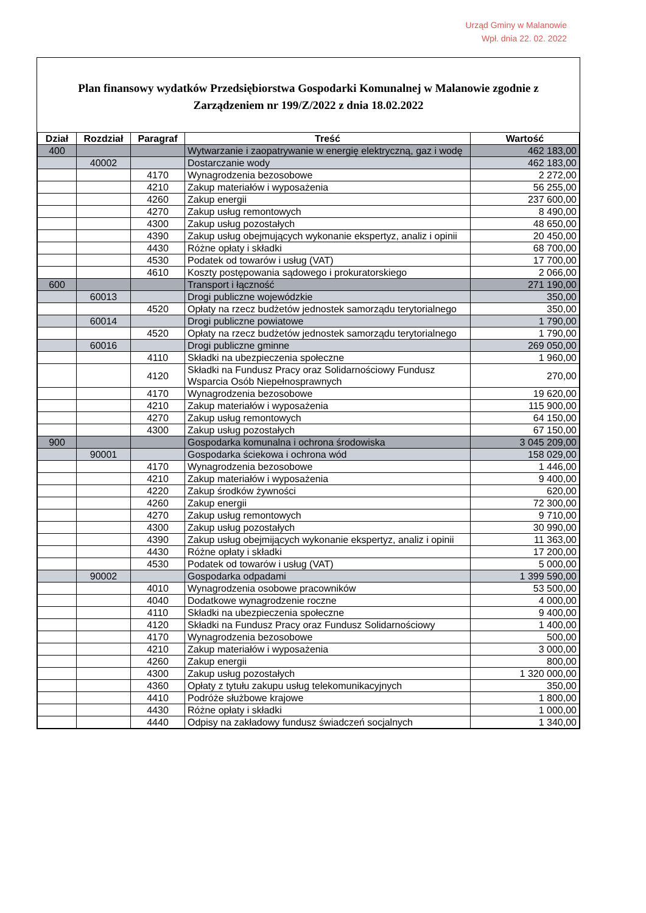Urząd Gminy w Malanowie
Wpł. dnia 22. 02. 2022
Plan finansowy wydatków Przedsiębiorstwa Gospodarki Komunalnej w Malanowie zgodnie z Zarządzeniem nr 199/Z/2022 z dnia 18.02.2022
| Dział | Rozdział | Paragraf | Treść | Wartość |
| --- | --- | --- | --- | --- |
| 400 | | | Wytwarzanie i zaopatrywanie w energię elektryczną, gaz i wodę | 462 183,00 |
| | 40002 | | Dostarczanie wody | 462 183,00 |
| | | 4170 | Wynagrodzenia bezosobowe | 2 272,00 |
| | | 4210 | Zakup materiałów i wyposażenia | 56 255,00 |
| | | 4260 | Zakup energii | 237 600,00 |
| | | 4270 | Zakup usług remontowych | 8 490,00 |
| | | 4300 | Zakup usług pozostałych | 48 650,00 |
| | | 4390 | Zakup usług obejmujących wykonanie ekspertyz, analiz i opinii | 20 450,00 |
| | | 4430 | Różne opłaty i składki | 68 700,00 |
| | | 4530 | Podatek od towarów i usług (VAT) | 17 700,00 |
| | | 4610 | Koszty postępowania sądowego i prokuratorskiego | 2 066,00 |
| 600 | | | Transport i łączność | 271 190,00 |
| | 60013 | | Drogi publiczne wojewódzkie | 350,00 |
| | | 4520 | Opłaty na rzecz budżetów jednostek samorządu terytorialnego | 350,00 |
| | 60014 | | Drogi publiczne powiatowe | 1 790,00 |
| | | 4520 | Opłaty na rzecz budżetów jednostek samorządu terytorialnego | 1 790,00 |
| | 60016 | | Drogi publiczne gminne | 269 050,00 |
| | | 4110 | Składki na ubezpieczenia społeczne | 1 960,00 |
| | | 4120 | Składki na Fundusz Pracy oraz Solidarnościowy Fundusz Wsparcia Osób Niepełnosprawnych | 270,00 |
| | | 4170 | Wynagrodzenia bezosobowe | 19 620,00 |
| | | 4210 | Zakup materiałów i wyposażenia | 115 900,00 |
| | | 4270 | Zakup usług remontowych | 64 150,00 |
| | | 4300 | Zakup usług pozostałych | 67 150,00 |
| 900 | | | Gospodarka komunalna i ochrona środowiska | 3 045 209,00 |
| | 90001 | | Gospodarka ściekowa i ochrona wód | 158 029,00 |
| | | 4170 | Wynagrodzenia bezosobowe | 1 446,00 |
| | | 4210 | Zakup materiałów i wyposażenia | 9 400,00 |
| | | 4220 | Zakup środków żywności | 620,00 |
| | | 4260 | Zakup energii | 72 300,00 |
| | | 4270 | Zakup usług remontowych | 9 710,00 |
| | | 4300 | Zakup usług pozostałych | 30 990,00 |
| | | 4390 | Zakup usług obejmijących wykonanie ekspertyz, analiz i opinii | 11 363,00 |
| | | 4430 | Różne opłaty i składki | 17 200,00 |
| | | 4530 | Podatek od towarów i usług (VAT) | 5 000,00 |
| | 90002 | | Gospodarka odpadami | 1 399 590,00 |
| | | 4010 | Wynagrodzenia osobowe pracowników | 53 500,00 |
| | | 4040 | Dodatkowe wynagrodzenie roczne | 4 000,00 |
| | | 4110 | Składki na ubezpieczenia społeczne | 9 400,00 |
| | | 4120 | Składki na Fundusz Pracy oraz Fundusz Solidarnościowy | 1 400,00 |
| | | 4170 | Wynagrodzenia bezosobowe | 500,00 |
| | | 4210 | Zakup materiałów i wyposażenia | 3 000,00 |
| | | 4260 | Zakup energii | 800,00 |
| | | 4300 | Zakup usług pozostałych | 1 320 000,00 |
| | | 4360 | Opłaty z tytułu zakupu usług telekomunikacyjnych | 350,00 |
| | | 4410 | Podróże służbowe krajowe | 1 800,00 |
| | | 4430 | Różne opłaty i składki | 1 000,00 |
| | | 4440 | Odpisy na zakładowy fundusz świadczeń socjalnych | 1 340,00 |